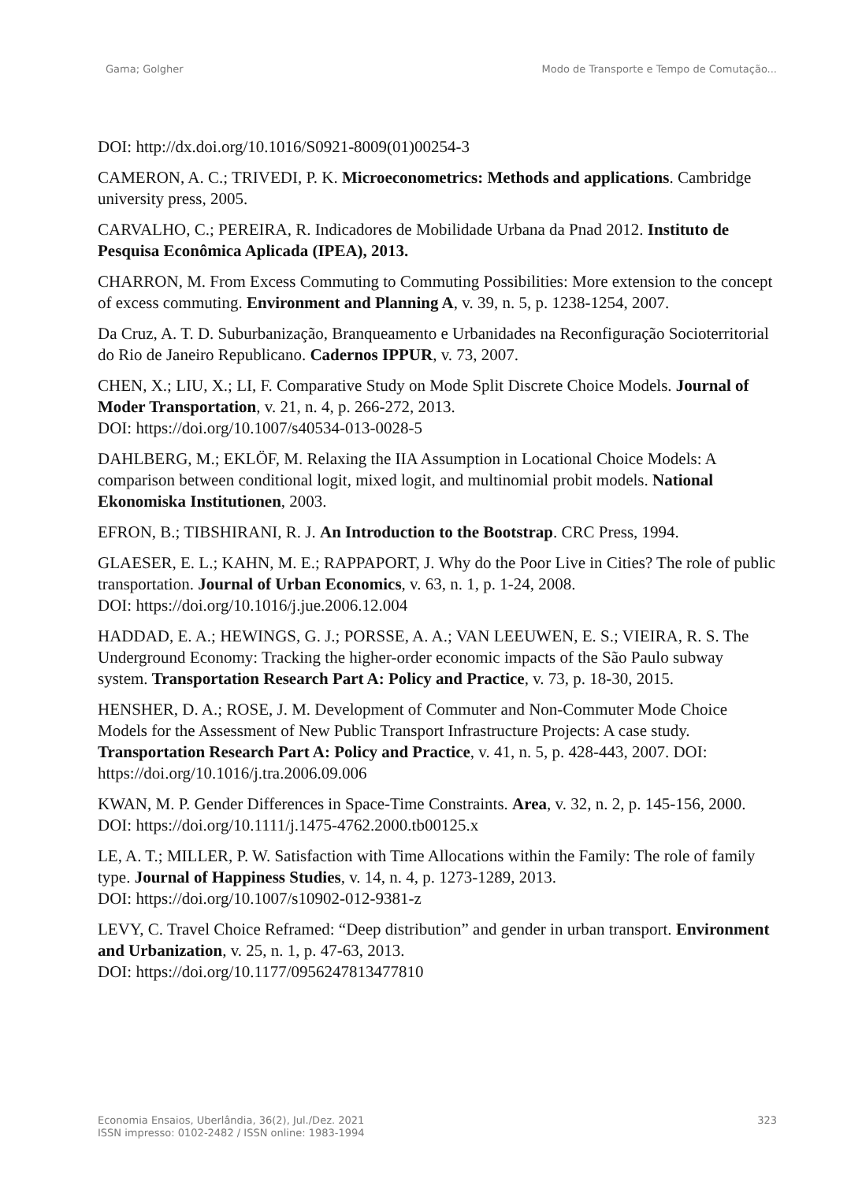Gama; Golgher Modo de Transporte e Tempo de Comutação...
DOI: http://dx.doi.org/10.1016/S0921-8009(01)00254-3
CAMERON, A. C.; TRIVEDI, P. K. Microeconometrics: Methods and applications. Cambridge university press, 2005.
CARVALHO, C.; PEREIRA, R. Indicadores de Mobilidade Urbana da Pnad 2012. Instituto de Pesquisa Econômica Aplicada (IPEA), 2013.
CHARRON, M. From Excess Commuting to Commuting Possibilities: More extension to the concept of excess commuting. Environment and Planning A, v. 39, n. 5, p. 1238-1254, 2007.
Da Cruz, A. T. D. Suburbanização, Branqueamento e Urbanidades na Reconfiguração Socioterritorial do Rio de Janeiro Republicano. Cadernos IPPUR, v. 73, 2007.
CHEN, X.; LIU, X.; LI, F. Comparative Study on Mode Split Discrete Choice Models. Journal of Moder Transportation, v. 21, n. 4, p. 266-272, 2013.
DOI: https://doi.org/10.1007/s40534-013-0028-5
DAHLBERG, M.; EKLÖF, M. Relaxing the IIA Assumption in Locational Choice Models: A comparison between conditional logit, mixed logit, and multinomial probit models. National Ekonomiska Institutionen, 2003.
EFRON, B.; TIBSHIRANI, R. J. An Introduction to the Bootstrap. CRC Press, 1994.
GLAESER, E. L.; KAHN, M. E.; RAPPAPORT, J. Why do the Poor Live in Cities? The role of public transportation. Journal of Urban Economics, v. 63, n. 1, p. 1-24, 2008.
DOI: https://doi.org/10.1016/j.jue.2006.12.004
HADDAD, E. A.; HEWINGS, G. J.; PORSSE, A. A.; VAN LEEUWEN, E. S.; VIEIRA, R. S. The Underground Economy: Tracking the higher-order economic impacts of the São Paulo subway system. Transportation Research Part A: Policy and Practice, v. 73, p. 18-30, 2015.
HENSHER, D. A.; ROSE, J. M. Development of Commuter and Non-Commuter Mode Choice Models for the Assessment of New Public Transport Infrastructure Projects: A case study. Transportation Research Part A: Policy and Practice, v. 41, n. 5, p. 428-443, 2007. DOI: https://doi.org/10.1016/j.tra.2006.09.006
KWAN, M. P. Gender Differences in Space-Time Constraints. Area, v. 32, n. 2, p. 145-156, 2000. DOI: https://doi.org/10.1111/j.1475-4762.2000.tb00125.x
LE, A. T.; MILLER, P. W. Satisfaction with Time Allocations within the Family: The role of family type. Journal of Happiness Studies, v. 14, n. 4, p. 1273-1289, 2013.
DOI: https://doi.org/10.1007/s10902-012-9381-z
LEVY, C. Travel Choice Reframed: “Deep distribution” and gender in urban transport. Environment and Urbanization, v. 25, n. 1, p. 47-63, 2013.
DOI: https://doi.org/10.1177/0956247813477810
Economia Ensaios, Uberlândia, 36(2), Jul./Dez. 2021
ISSN impresso: 0102-2482 / ISSN online: 1983-1994
323